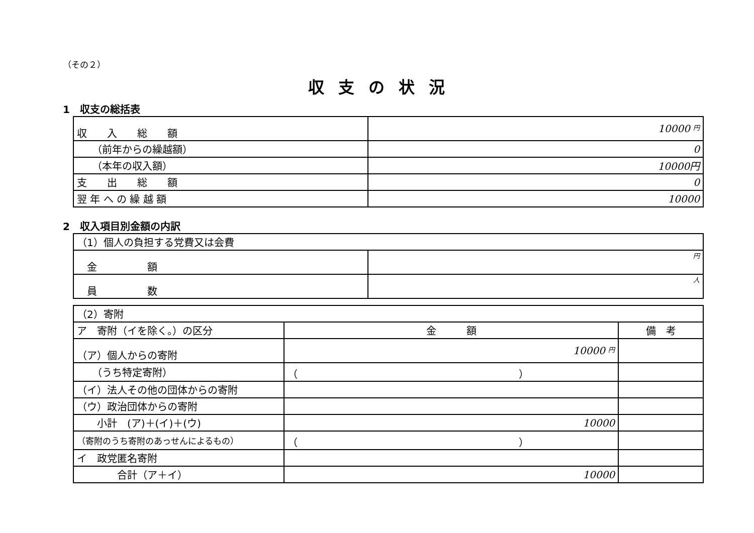（その２）
収支の状況
1　収支の総括表
| 収 入 総 額 | 10000 円 |
| （前年からの繰越額） | 0 |
| （本年の収入額） | 10000円 |
| 支 出 総 額 | 0 |
| 翌 年 へ の 繰 越 額 | 10000 |
2　収入項目別金額の内訳
| （1）個人の負担する党費又は会費 | |
| 金 額 | 円 |
| 員 数 | 人 |
| （2）寄附 | | |
| ア 寄附（イを除く。）の区分 | 金 額 | 備 考 |
| （ア）個人からの寄附 | 10000 円 | |
| （うち特定寄附） | （ ） | |
| （イ）法人その他の団体からの寄附 | | |
| （ウ）政治団体からの寄附 | | |
| 小計 (ア)＋(イ)＋(ウ) | 10000 | |
| （寄附のうち寄附のあっせんによるもの） | （ ） | |
| イ 政党匿名寄附 | | |
| 合計（ア＋イ） | 10000 | |